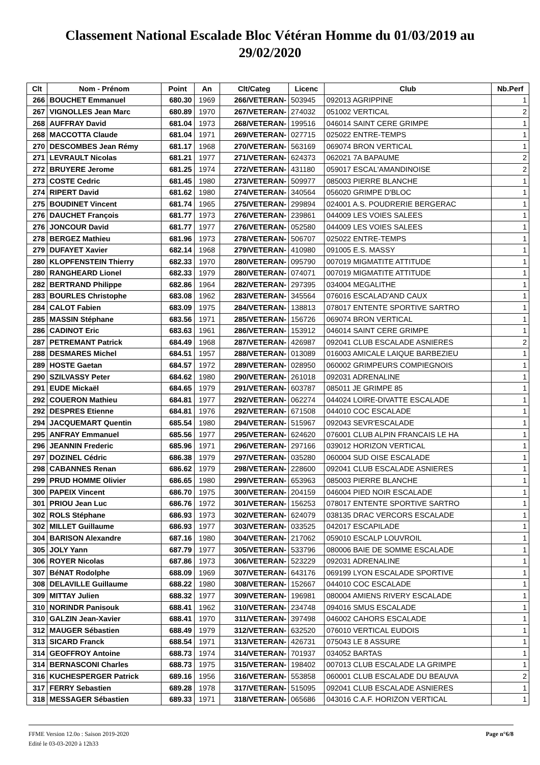Classement National Escalade Bloc Vétéran Homme du 01/03/2019 au
29/02/2020
| Clt | Nom - Prénom | Point | An | Clt/Categ | Licenc | Club | Nb.Perf |
| --- | --- | --- | --- | --- | --- | --- | --- |
| 266 | BOUCHET Emmanuel | 680.30 | 1969 | 266/VETERAN- | 503945 | 092013 AGRIPPINE | 1 |
| 267 | VIGNOLLES Jean Marc | 680.89 | 1970 | 267/VETERAN- | 274032 | 051002 VERTICAL | 2 |
| 268 | AUFFRAY David | 681.04 | 1973 | 268/VETERAN- | 199516 | 046014 SAINT CERE GRIMPE | 1 |
| 268 | MACCOTTA Claude | 681.04 | 1971 | 269/VETERAN- | 027715 | 025022 ENTRE-TEMPS | 1 |
| 270 | DESCOMBES Jean Rémy | 681.17 | 1968 | 270/VETERAN- | 563169 | 069074 BRON VERTICAL | 1 |
| 271 | LEVRAULT Nicolas | 681.21 | 1977 | 271/VETERAN- | 624373 | 062021 7A BAPAUME | 2 |
| 272 | BRUYERE Jerome | 681.25 | 1974 | 272/VETERAN- | 431180 | 059017 ESCAL'AMANDINOISE | 2 |
| 273 | COSTE Cedric | 681.45 | 1980 | 273/VETERAN- | 509977 | 085003 PIERRE BLANCHE | 1 |
| 274 | RIPERT David | 681.62 | 1980 | 274/VETERAN- | 340564 | 056020 GRIMPE D'BLOC | 1 |
| 275 | BOUDINET Vincent | 681.74 | 1965 | 275/VETERAN- | 299894 | 024001 A.S. POUDRERIE BERGERAC | 1 |
| 276 | DAUCHET François | 681.77 | 1973 | 276/VETERAN- | 239861 | 044009 LES VOIES SALEES | 1 |
| 276 | JONCOUR David | 681.77 | 1977 | 276/VETERAN- | 052580 | 044009 LES VOIES SALEES | 1 |
| 278 | BERGEZ Mathieu | 681.96 | 1973 | 278/VETERAN- | 506707 | 025022 ENTRE-TEMPS | 1 |
| 279 | DUFAYET Xavier | 682.14 | 1968 | 279/VETERAN- | 410980 | 091005 E.S. MASSY | 1 |
| 280 | KLOPFENSTEIN Thierry | 682.33 | 1970 | 280/VETERAN- | 095790 | 007019 MIGMATITE ATTITUDE | 1 |
| 280 | RANGHEARD Lionel | 682.33 | 1979 | 280/VETERAN- | 074071 | 007019 MIGMATITE ATTITUDE | 1 |
| 282 | BERTRAND Philippe | 682.86 | 1964 | 282/VETERAN- | 297395 | 034004 MEGALITHE | 1 |
| 283 | BOURLES Christophe | 683.08 | 1962 | 283/VETERAN- | 345564 | 076016 ESCALAD'AND CAUX | 1 |
| 284 | CALOT Fabien | 683.09 | 1975 | 284/VETERAN- | 138813 | 078017 ENTENTE SPORTIVE SARTRO | 1 |
| 285 | MASSIN Stéphane | 683.56 | 1971 | 285/VETERAN- | 156726 | 069074 BRON VERTICAL | 1 |
| 286 | CADINOT Eric | 683.63 | 1961 | 286/VETERAN- | 153912 | 046014 SAINT CERE GRIMPE | 1 |
| 287 | PETREMANT Patrick | 684.49 | 1968 | 287/VETERAN- | 426987 | 092041 CLUB ESCALADE ASNIERES | 2 |
| 288 | DESMARES Michel | 684.51 | 1957 | 288/VETERAN- | 013089 | 016003 AMICALE LAIQUE BARBEZIEU | 1 |
| 289 | HOSTE Gaetan | 684.57 | 1972 | 289/VETERAN- | 028950 | 060002 GRIMPEURS COMPIEGNOIS | 1 |
| 290 | SZILVASSY Peter | 684.62 | 1980 | 290/VETERAN- | 261018 | 092031 ADRENALINE | 1 |
| 291 | EUDE Mickaël | 684.65 | 1979 | 291/VETERAN- | 603787 | 085011 JE GRIMPE 85 | 1 |
| 292 | COUERON Mathieu | 684.81 | 1977 | 292/VETERAN- | 062274 | 044024 LOIRE-DIVATTE ESCALADE | 1 |
| 292 | DESPRES Etienne | 684.81 | 1976 | 292/VETERAN- | 671508 | 044010 COC ESCALADE | 1 |
| 294 | JACQUEMART Quentin | 685.54 | 1980 | 294/VETERAN- | 515967 | 092043 SEVR'ESCALADE | 1 |
| 295 | ANFRAY Emmanuel | 685.56 | 1977 | 295/VETERAN- | 624620 | 076001 CLUB ALPIN FRANCAIS LE HA | 1 |
| 296 | JEANNIN Frederic | 685.96 | 1971 | 296/VETERAN- | 297166 | 039012 HORIZON VERTICAL | 1 |
| 297 | DOZINEL Cédric | 686.38 | 1979 | 297/VETERAN- | 035280 | 060004 SUD OISE ESCALADE | 1 |
| 298 | CABANNES Renan | 686.62 | 1979 | 298/VETERAN- | 228600 | 092041 CLUB ESCALADE ASNIERES | 1 |
| 299 | PRUD HOMME Olivier | 686.65 | 1980 | 299/VETERAN- | 653963 | 085003 PIERRE BLANCHE | 1 |
| 300 | PAPEIX Vincent | 686.70 | 1975 | 300/VETERAN- | 204159 | 046004 PIED NOIR ESCALADE | 1 |
| 301 | PRIOU Jean Luc | 686.76 | 1972 | 301/VETERAN- | 156253 | 078017 ENTENTE SPORTIVE SARTRO | 1 |
| 302 | ROLS Stéphane | 686.93 | 1973 | 302/VETERAN- | 624079 | 038135 DRAC VERCORS ESCALADE | 1 |
| 302 | MILLET Guillaume | 686.93 | 1977 | 303/VETERAN- | 033525 | 042017 ESCAPILADE | 1 |
| 304 | BARISON Alexandre | 687.16 | 1980 | 304/VETERAN- | 217062 | 059010 ESCALP LOUVROIL | 1 |
| 305 | JOLY Yann | 687.79 | 1977 | 305/VETERAN- | 533796 | 080006 BAIE DE SOMME ESCALADE | 1 |
| 306 | ROYER Nicolas | 687.86 | 1973 | 306/VETERAN- | 523229 | 092031 ADRENALINE | 1 |
| 307 | BéNAT Rodolphe | 688.09 | 1969 | 307/VETERAN- | 643176 | 069199 LYON ESCALADE SPORTIVE | 1 |
| 308 | DELAVILLE Guillaume | 688.22 | 1980 | 308/VETERAN- | 152667 | 044010 COC ESCALADE | 1 |
| 309 | MITTAY Julien | 688.32 | 1977 | 309/VETERAN- | 196981 | 080004 AMIENS RIVERY ESCALADE | 1 |
| 310 | NORINDR Panisouk | 688.41 | 1962 | 310/VETERAN- | 234748 | 094016 SMUS ESCALADE | 1 |
| 310 | GALZIN Jean-Xavier | 688.41 | 1970 | 311/VETERAN- | 397498 | 046002 CAHORS ESCALADE | 1 |
| 312 | MAUGER Sébastien | 688.49 | 1979 | 312/VETERAN- | 632520 | 076010 VERTICAL EUDOIS | 1 |
| 313 | SICARD Franck | 688.54 | 1971 | 313/VETERAN- | 426731 | 075043 LE 8 ASSURE | 1 |
| 314 | GEOFFROY Antoine | 688.73 | 1974 | 314/VETERAN- | 701937 | 034052 BARTAS | 1 |
| 314 | BERNASCONI Charles | 688.73 | 1975 | 315/VETERAN- | 198402 | 007013 CLUB ESCALADE LA GRIMPE | 1 |
| 316 | KUCHESPERGER Patrick | 689.16 | 1956 | 316/VETERAN- | 553858 | 060001 CLUB ESCALADE DU BEAUVA | 2 |
| 317 | FERRY Sebastien | 689.28 | 1978 | 317/VETERAN- | 515095 | 092041 CLUB ESCALADE ASNIERES | 1 |
| 318 | MESSAGER Sébastien | 689.33 | 1971 | 318/VETERAN- | 065686 | 043016 C.A.F. HORIZON VERTICAL | 1 |
FFME Version 12.0o : Saison 2019-2020
Edité le 03-03-2020 à 12h33
Page n°6/8